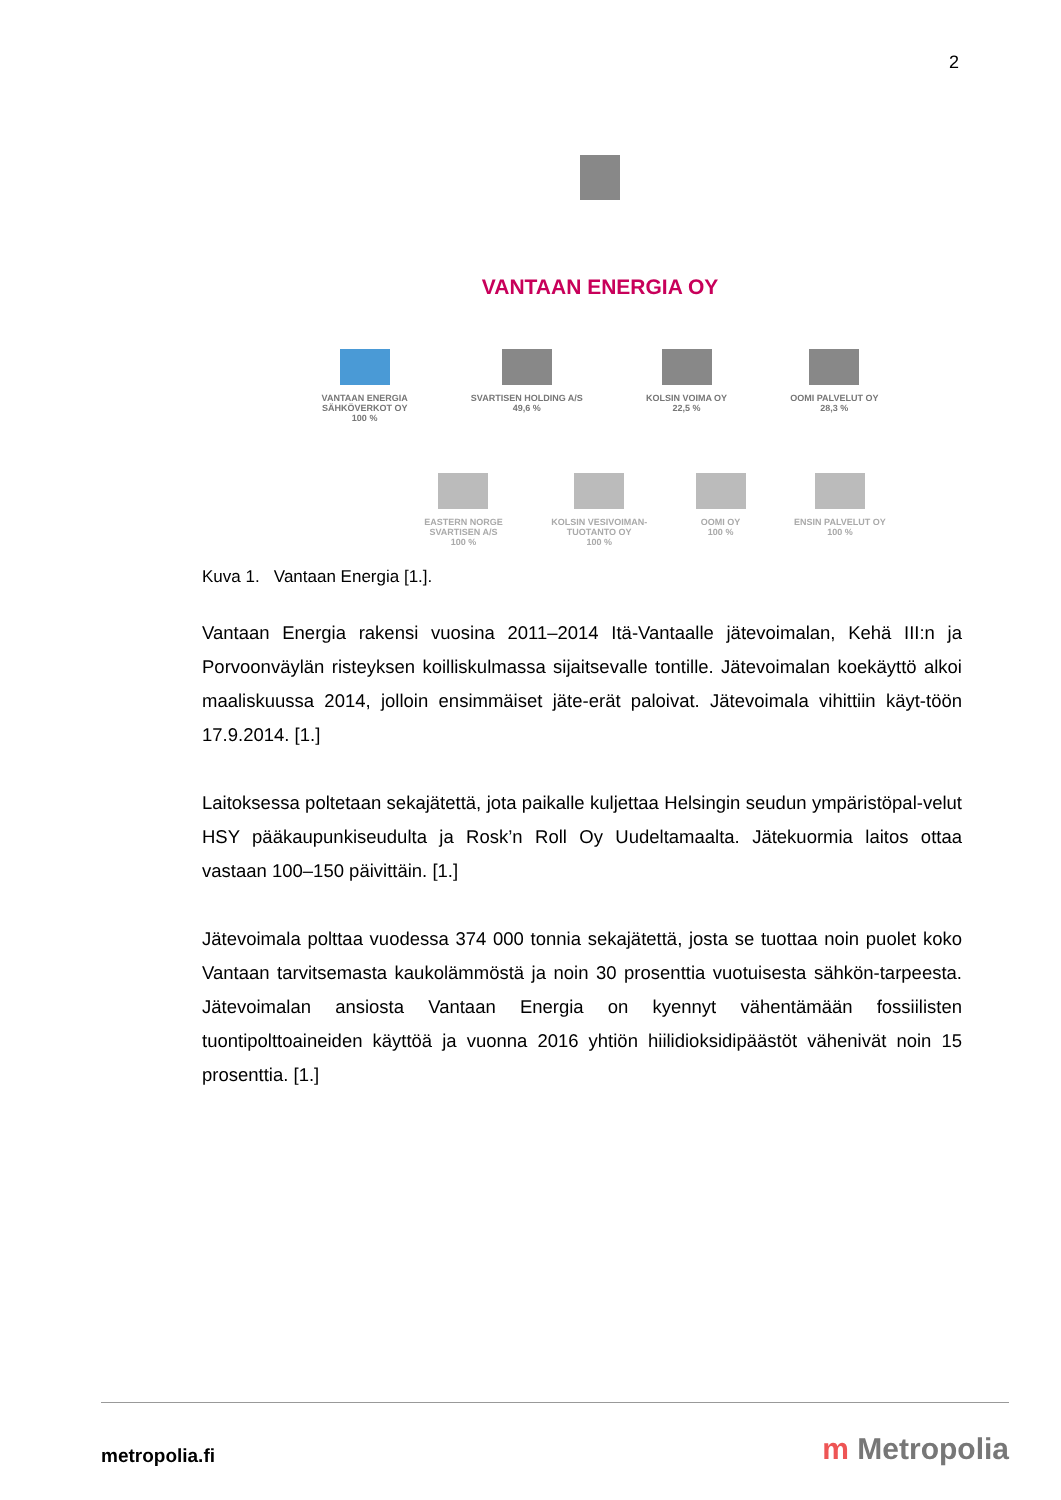2
VANTAAN ENERGIA OY
VANTAAN ENERGIA
SÄHKÖVERKOT OY
100 %
SVARTISEN HOLDING A/S
49,6 %
KOLSIN VOIMA OY
22,5 %
OOMI PALVELUT OY
28,3 %
EASTERN NORGE
SVARTISEN A/S
100 %
KOLSIN VESIVOIMAN-
TUOTANTO OY
100 %
OOMI OY
100 %
ENSIN PALVELUT OY
100 %
Kuva 1. Vantaan Energia [1.].
Vantaan Energia rakensi vuosina 2011–2014 Itä-Vantaalle jätevoimalan, Kehä III:n ja Porvoonväylän risteyksen koilliskulmassa sijaitsevalle tontille. Jätevoimalan koekäyttö alkoi maaliskuussa 2014, jolloin ensimmäiset jäte-erät paloivat. Jätevoimala vihittiin käyt-töön 17.9.2014. [1.]
Laitoksessa poltetaan sekajätettä, jota paikalle kuljettaa Helsingin seudun ympäristöpal-velut HSY pääkaupunkiseudulta ja Rosk’n Roll Oy Uudeltamaalta. Jätekuormia laitos ottaa vastaan 100–150 päivittäin. [1.]
Jätevoimala polttaa vuodessa 374 000 tonnia sekajätettä, josta se tuottaa noin puolet koko Vantaan tarvitsemasta kaukolämmöstä ja noin 30 prosenttia vuotuisesta sähkön-tarpeesta. Jätevoimalan ansiosta Vantaan Energia on kyennyt vähentämään fossiilisten tuontipolttoaineiden käyttöä ja vuonna 2016 yhtiön hiilidioksidipäästöt vähenivät noin 15 prosenttia. [1.]
metropolia.fi m Metropolia